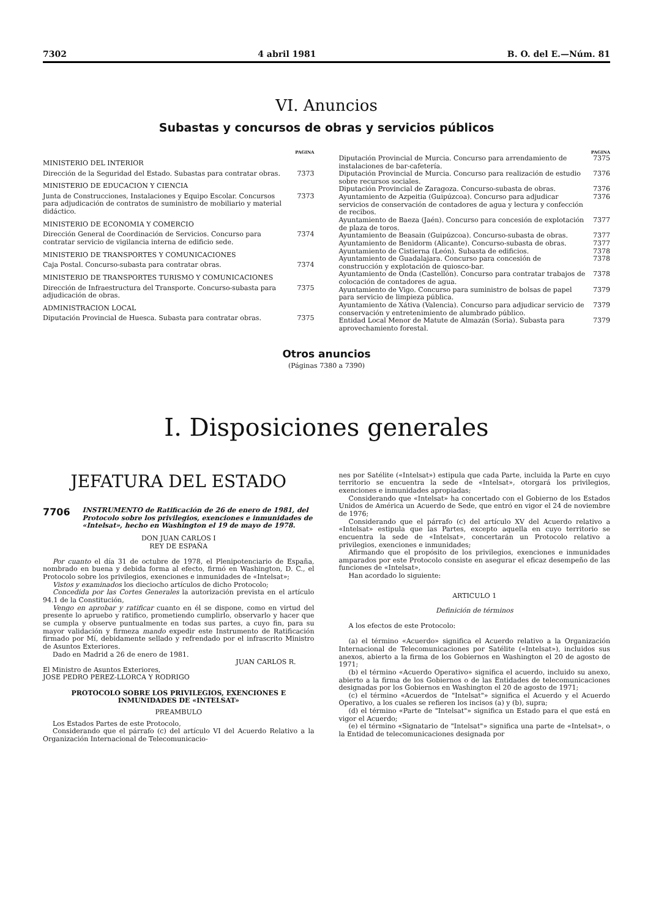7302 4 abril 1981 B. O. del E.—Núm. 81
VI. Anuncios
Subastas y concursos de obras y servicios públicos
PAGINA
MINISTERIO DEL INTERIOR
Dirección de la Seguridad del Estado. Subastas para contratar obras. 7373
MINISTERIO DE EDUCACION Y CIENCIA
Junta de Construcciones, Instalaciones y Equipo Escolar. Concursos para adjudicación de contratos de suministro de mobiliario y material didáctico. 7373
MINISTERIO DE ECONOMIA Y COMERCIO
Dirección General de Coordinación de Servicios. Concurso para contratar servicio de vigilancia interna de edificio sede. 7374
MINISTERIO DE TRANSPORTES Y COMUNICACIONES
Caja Postal. Concurso-subasta para contratar obras. 7374
MINISTERIO DE TRANSPORTES TURISMO Y COMUNICACIONES
Dirección de Infraestructura del Transporte. Concurso-subasta para adjudicación de obras. 7375
ADMINISTRACION LOCAL
Diputación Provincial de Huesca. Subasta para contratar obras. 7375
PAGINA
Diputación Provincial de Murcia. Concurso para arrendamiento de instalaciones de bar-cafetería. 7375
Diputación Provincial de Murcia. Concurso para realización de estudio sobre recursos sociales. 7376
Diputación Provincial de Zaragoza. Concurso-subasta de obras. 7376
Ayuntamiento de Azpeitia (Guipúzcoa). Concurso para adjudicar servicios de conservación de contadores de agua y lectura y confección de recibos. 7376
Ayuntamiento de Baeza (Jaén). Concurso para concesión de explotación de plaza de toros. 7377
Ayuntamiento de Beasain (Guipúzcoa). Concurso-subasta de obras. 7377
Ayuntamiento de Benidorm (Alicante). Concurso-subasta de obras. 7377
Ayuntamiento de Cistierna (León). Subasta de edificios. 7378
Ayuntamiento de Guadalajara. Concurso para concesión de construcción y explotación de quiosco-bar. 7378
Ayuntamiento de Onda (Castellón). Concurso para contratar trabajos de colocación de contadores de agua. 7378
Ayuntamiento de Vigo. Concurso para suministro de bolsas de papel para servicio de limpieza pública. 7379
Ayuntamiento de Xátiva (Valencia). Concurso para adjudicar servicio de conservación y entretenimiento de alumbrado público. 7379
Entidad Local Menor de Matute de Almazán (Soria). Subasta para aprovechamiento forestal. 7379
Otros anuncios
(Páginas 7380 a 7390)
I. Disposiciones generales
JEFATURA DEL ESTADO
7706 INSTRUMENTO de Ratificación de 26 de enero de 1981, del Protocolo sobre los privilegios, exenciones e inmunidades de «Intelsat», hecho en Washington el 19 de mayo de 1978.
DON JUAN CARLOS I
REY DE ESPAÑA
Por cuanto el día 31 de octubre de 1978, el Plenipotenciario de España, nombrado en buena y debida forma al efecto, firmó en Washington, D. C., el Protocolo sobre los privilegios, exenciones e inmunidades de «Intelsat»;
Vistos y examinados los dieciocho artículos de dicho Protocolo;
Concedida por las Cortes Generales la autorización prevista en el artículo 94.1 de la Constitución,
Vengo en aprobar y ratificar cuanto en él se dispone, como en virtud del presente lo apruebo y ratifico, prometiendo cumplirlo, observarlo y hacer que se cumpla y observe puntualmente en todas sus partes, a cuyo fin, para su mayor validación y firmeza mando expedir este Instrumento de Ratificación firmado por Mí, debidamente sellado y refrendado por el infrascrito Ministro de Asuntos Exteriores.
Dado en Madrid a 26 de enero de 1981.
JUAN CARLOS R.
El Ministro de Asuntos Exteriores,
JOSE PEDRO PEREZ-LLORCA Y RODRIGO
PROTOCOLO SOBRE LOS PRIVILEGIOS, EXENCIONES E INMUNIDADES DE «INTELSAT»
PREAMBULO
Los Estados Partes de este Protocolo,
Considerando que el párrafo (c) del artículo VI del Acuerdo Relativo a la Organización Internacional de Telecomunicacio-
nes por Satélite («Intelsat») estipula que cada Parte, incluida la Parte en cuyo territorio se encuentra la sede de «Intelsat», otorgará los privilegios, exenciones e inmunidades apropiadas;
Considerando que «Intelsat» ha concertado con el Gobierno de los Estados Unidos de América un Acuerdo de Sede, que entró en vigor el 24 de noviembre de 1976;
Considerando que el párrafo (c) del artículo XV del Acuerdo relativo a «Intelsat» estipula que las Partes, excepto aquella en cuyo territorio se encuentra la sede de «Intelsat», concertarán un Protocolo relativo a privilegios, exenciones e inmunidades;
Afirmando que el propósito de los privilegios, exenciones e inmunidades amparados por este Protocolo consiste en asegurar el eficaz desempeño de las funciones de «Intelsat»,
Han acordado lo siguiente:
ARTICULO 1
Definición de términos
A los efectos de este Protocolo:
(a) el término «Acuerdo» significa el Acuerdo relativo a la Organización Internacional de Telecomunicaciones por Satélite («Intelsat»), incluidos sus anexos, abierto a la firma de los Gobiernos en Washington el 20 de agosto de 1971;
(b) el término «Acuerdo Operativo» significa el acuerdo, incluido su anexo, abierto a la firma de los Gobiernos o de las Entidades de telecomunicaciones designadas por los Gobiernos en Washington el 20 de agosto de 1971;
(c) el término «Acuerdos de "Intelsat"» significa el Acuerdo y el Acuerdo Operativo, a los cuales se refieren los incisos (a) y (b), supra;
(d) el término «Parte de "Intelsat"» significa un Estado para el que está en vigor el Acuerdo;
(e) el término «Signatario de "Intelsat"» significa una parte de «Intelsat», o la Entidad de telecomunicaciones designada por